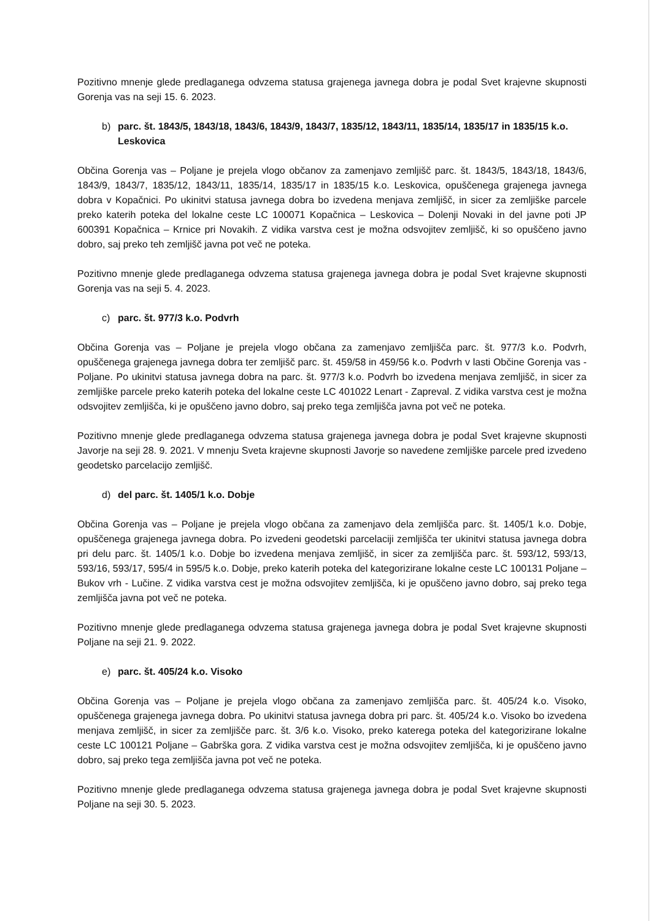Pozitivno mnenje glede predlaganega odvzema statusa grajenega javnega dobra je podal Svet krajevne skupnosti Gorenja vas na seji 15. 6. 2023.
b) parc. št. 1843/5, 1843/18, 1843/6, 1843/9, 1843/7, 1835/12, 1843/11, 1835/14, 1835/17 in 1835/15 k.o. Leskovica
Občina Gorenja vas – Poljane je prejela vlogo občanov za zamenjavo zemljišč parc. št. 1843/5, 1843/18, 1843/6, 1843/9, 1843/7, 1835/12, 1843/11, 1835/14, 1835/17 in 1835/15 k.o. Leskovica, opuščenega grajenega javnega dobra v Kopačnici. Po ukinitvi statusa javnega dobra bo izvedena menjava zemljišč, in sicer za zemljiške parcele preko katerih poteka del lokalne ceste LC 100071 Kopačnica – Leskovica – Dolenji Novaki in del javne poti JP 600391 Kopačnica – Krnice pri Novakih. Z vidika varstva cest je možna odsvojitev zemljišč, ki so opuščeno javno dobro, saj preko teh zemljišč javna pot več ne poteka.
Pozitivno mnenje glede predlaganega odvzema statusa grajenega javnega dobra je podal Svet krajevne skupnosti Gorenja vas na seji 5. 4. 2023.
c) parc. št. 977/3 k.o. Podvrh
Občina Gorenja vas – Poljane je prejela vlogo občana za zamenjavo zemljišča parc. št. 977/3 k.o. Podvrh, opuščenega grajenega javnega dobra ter zemljišč parc. št. 459/58 in 459/56 k.o. Podvrh v lasti Občine Gorenja vas - Poljane. Po ukinitvi statusa javnega dobra na parc. št. 977/3 k.o. Podvrh bo izvedena menjava zemljišč, in sicer za zemljiške parcele preko katerih poteka del lokalne ceste LC 401022 Lenart - Zapreval. Z vidika varstva cest je možna odsvojitev zemljišča, ki je opuščeno javno dobro, saj preko tega zemljišča javna pot več ne poteka.
Pozitivno mnenje glede predlaganega odvzema statusa grajenega javnega dobra je podal Svet krajevne skupnosti Javorje na seji 28. 9. 2021. V mnenju Sveta krajevne skupnosti Javorje so navedene zemljiške parcele pred izvedeno geodetsko parcelacijo zemljišč.
d) del parc. št. 1405/1 k.o. Dobje
Občina Gorenja vas – Poljane je prejela vlogo občana za zamenjavo dela zemljišča parc. št. 1405/1 k.o. Dobje, opuščenega grajenega javnega dobra. Po izvedeni geodetski parcelaciji zemljišča ter ukinitvi statusa javnega dobra pri delu parc. št. 1405/1 k.o. Dobje bo izvedena menjava zemljišč, in sicer za zemljišča parc. št. 593/12, 593/13, 593/16, 593/17, 595/4 in 595/5 k.o. Dobje, preko katerih poteka del kategorizirane lokalne ceste LC 100131 Poljane – Bukov vrh - Lučine. Z vidika varstva cest je možna odsvojitev zemljišča, ki je opuščeno javno dobro, saj preko tega zemljišča javna pot več ne poteka.
Pozitivno mnenje glede predlaganega odvzema statusa grajenega javnega dobra je podal Svet krajevne skupnosti Poljane na seji 21. 9. 2022.
e) parc. št. 405/24 k.o. Visoko
Občina Gorenja vas – Poljane je prejela vlogo občana za zamenjavo zemljišča parc. št. 405/24 k.o. Visoko, opuščenega grajenega javnega dobra. Po ukinitvi statusa javnega dobra pri parc. št. 405/24 k.o. Visoko bo izvedena menjava zemljišč, in sicer za zemljišče parc. št. 3/6 k.o. Visoko, preko katerega poteka del kategorizirane lokalne ceste LC 100121 Poljane – Gabrška gora. Z vidika varstva cest je možna odsvojitev zemljišča, ki je opuščeno javno dobro, saj preko tega zemljišča javna pot več ne poteka.
Pozitivno mnenje glede predlaganega odvzema statusa grajenega javnega dobra je podal Svet krajevne skupnosti Poljane na seji 30. 5. 2023.